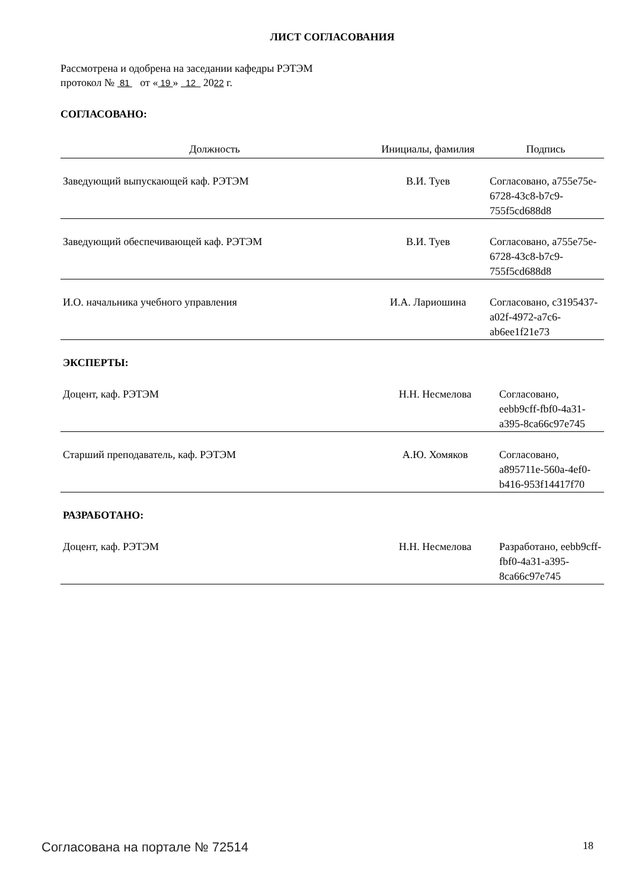ЛИСТ СОГЛАСОВАНИЯ
Рассмотрена и одобрена на заседании кафедры РЭТЭМ
протокол № 81 от « 19 » 12 2022 г.
СОГЛАСОВАНО:
| Должность | Инициалы, фамилия | Подпись |
| --- | --- | --- |
| Заведующий выпускающей каф. РЭТЭМ | В.И. Туев | Согласовано, a755e75e-6728-43c8-b7c9-755f5cd688d8 |
| Заведующий обеспечивающей каф. РЭТЭМ | В.И. Туев | Согласовано, a755e75e-6728-43c8-b7c9-755f5cd688d8 |
| И.О. начальника учебного управления | И.А. Лариошина | Согласовано, c3195437-a02f-4972-a7c6-ab6ee1f21e73 |
ЭКСПЕРТЫ:
| Доцент, каф. РЭТЭМ | Н.Н. Несмелова | Согласовано, eebb9cff-fbf0-4a31-a395-8ca66c97e745 |
| Старший преподаватель, каф. РЭТЭМ | А.Ю. Хомяков | Согласовано, a895711e-560a-4ef0-b416-953f14417f70 |
РАЗРАБОТАНО:
| Доцент, каф. РЭТЭМ | Н.Н. Несмелова | Разработано, eebb9cff-fbf0-4a31-a395-8ca66c97e745 |
Согласована на портале № 72514 18